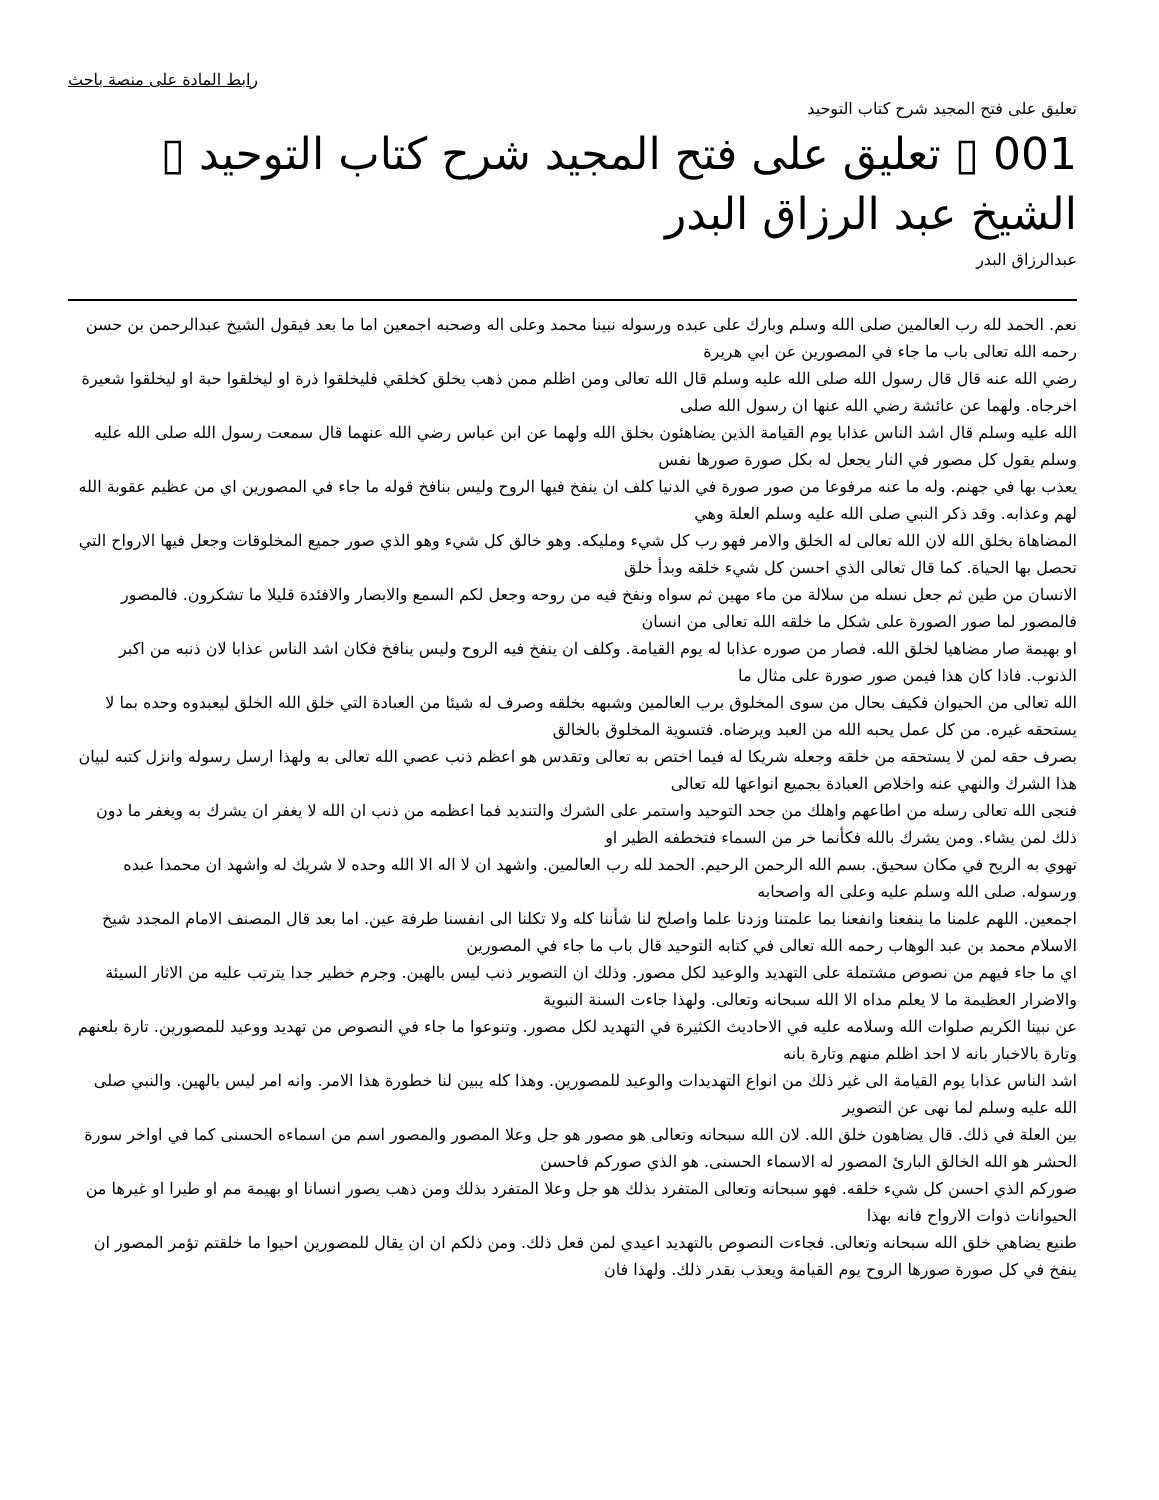رابط المادة على منصة باحث
تعليق على فتح المجيد شرح كتاب التوحيد
001 ▯ تعليق على فتح المجيد شرح كتاب التوحيد ▯ الشيخ عبد الرزاق البدر
عبدالرزاق البدر
نعم. الحمد لله رب العالمين صلى الله وسلم وبارك على عبده ورسوله نبينا محمد وعلى اله وصحبه اجمعين اما ما بعد فيقول الشيخ عبدالرحمن بن حسن رحمه الله تعالى باب ما جاء في المصورين عن ابي هريرة
رضي الله عنه قال قال رسول الله صلى الله عليه وسلم قال الله تعالى ومن اظلم ممن ذهب يخلق كخلقي فليخلقوا ذرة او ليخلقوا حبة او ليخلقوا شعيرة اخرجاه. ولهما عن عائشة رضي الله عنها ان رسول الله صلى
الله عليه وسلم قال اشد الناس عذابا يوم القيامة الذين يضاهئون بخلق الله ولهما عن ابن عباس رضي الله عنهما قال سمعت رسول الله صلى الله عليه وسلم يقول كل مصور في النار يجعل له بكل صورة صورها نفس
يعذب بها في جهنم. وله ما عنه مرفوعا من صور صورة في الدنيا كلف ان ينفخ فيها الروح وليس بنافخ قوله ما جاء في المصورين اي من عظيم عقوبة الله لهم وعذابه. وقد ذكر النبي صلى الله عليه وسلم العلة وهي
المضاهاة بخلق الله لان الله تعالى له الخلق والامر فهو رب كل شيء ومليكه. وهو خالق كل شيء وهو الذي صور جميع المخلوقات وجعل فيها الارواح التي تحصل بها الحياة. كما قال تعالى الذي احسن كل شيء خلقه وبدأ خلق
الانسان من طين ثم جعل نسله من سلالة من ماء مهين ثم سواه ونفخ فيه من روحه وجعل لكم السمع والابصار والافئدة قليلا ما تشكرون. فالمصور فالمصور لما صور الصورة على شكل ما خلقه الله تعالى من انسان
او بهيمة صار مضاهيا لخلق الله. فصار من صوره عذابا له يوم القيامة. وكلف ان ينفخ فيه الروح وليس ينافخ فكان اشد الناس عذابا لان ذنبه من اكبر الذنوب. فاذا كان هذا فيمن صور صورة على مثال ما
الله تعالى من الحيوان فكيف بحال من سوى المخلوق برب العالمين وشبهه بخلقه وصرف له شيئا من العبادة التي خلق الله الخلق ليعبدوه وحده بما لا يستحقه غيره. من كل عمل يحبه الله من العبد ويرضاه. فتسوية المخلوق بالخالق
بصرف حقه لمن لا يستحقه من خلقه وجعله شريكا له فيما اختص به تعالى وتقدس هو اعظم ذنب عصي الله تعالى به ولهذا ارسل رسوله وانزل كتبه لبيان هذا الشرك والنهي عنه واخلاص العبادة بجميع انواعها لله تعالى
فنجى الله تعالى رسله من اطاعهم واهلك من جحد التوحيد واستمر على الشرك والتنديد فما اعظمه من ذنب ان الله لا يغفر ان يشرك به ويغفر ما دون ذلك لمن يشاء. ومن يشرك بالله فكأنما خر من السماء فتخطفه الطير او
تهوي به الريح في مكان سحيق. بسم الله الرحمن الرحيم. الحمد لله رب العالمين. واشهد ان لا اله الا الله وحده لا شريك له واشهد ان محمدا عبده ورسوله. صلى الله وسلم عليه وعلى اله واصحابه
اجمعين. اللهم علمنا ما ينفعنا وانفعنا بما علمتنا وزدنا علما واصلح لنا شأننا كله ولا تكلنا الى انفسنا طرفة عين. اما بعد قال المصنف الامام المجدد شيخ الاسلام محمد بن عبد الوهاب رحمه الله تعالى في كتابه التوحيد قال باب ما جاء في المصورين
اي ما جاء فيهم من نصوص مشتملة على التهديد والوعيد لكل مصور. وذلك ان التصوير ذنب ليس بالهين. وجرم خطير جدا يترتب عليه من الاثار السيئة والاضرار العظيمة ما لا يعلم مداه الا الله سبحانه وتعالى. ولهذا جاءت السنة النبوية
عن نبينا الكريم صلوات الله وسلامه عليه في الاحاديث الكثيرة في التهديد لكل مصور. وتنوعوا ما جاء في النصوص من تهديد ووعيد للمصورين. تارة بلعنهم وتارة بالاخبار بانه لا احد اظلم منهم وتارة بانه
اشد الناس عذابا يوم القيامة الى غير ذلك من انواع التهديدات والوعيد للمصورين. وهذا كله يبين لنا خطورة هذا الامر. وانه امر ليس بالهين. والنبي صلى الله عليه وسلم لما نهى عن التصوير
بين العلة في ذلك. قال يضاهون خلق الله. لان الله سبحانه وتعالى هو مصور هو جل وعلا المصور والمصور اسم من اسماءه الحسنى كما في اواخر سورة الحشر هو الله الخالق البارئ المصور له الاسماء الحسنى. هو الذي صوركم فاحسن
صوركم الذي احسن كل شيء خلقه. فهو سبحانه وتعالى المتفرد بذلك هو جل وعلا المتفرد بذلك ومن ذهب يصور انسانا او بهيمة مم او طيرا او غيرها من الحيوانات ذوات الارواح فانه بهذا
طنيع يضاهي خلق الله سبحانه وتعالى. فجاءت النصوص بالتهديد اعيدي لمن فعل ذلك. ومن ذلكم ان ان يقال للمصورين احيوا ما خلقتم تؤمر المصور ان ينفخ في كل صورة صورها الروح يوم القيامة ويعذب بقدر ذلك. ولهذا فان